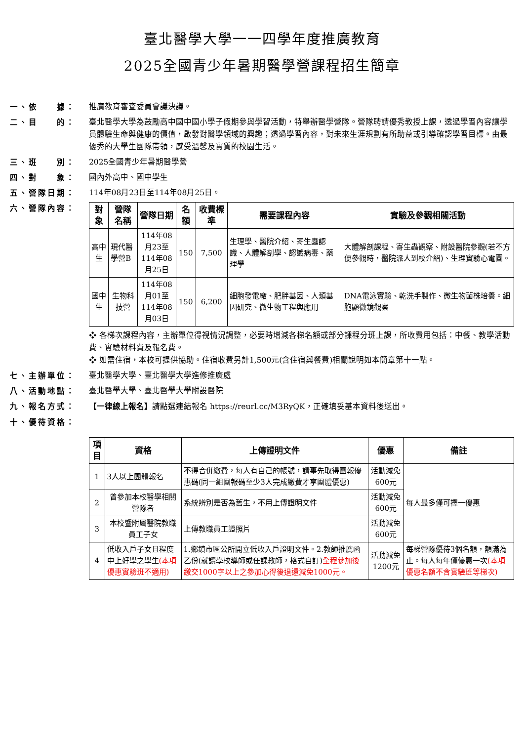臺北醫學大學一一四學年度推廣教育
2025全國青少年暑期醫學營課程招生簡章
一、依　　據： 推廣教育審查委員會議決議。
二、目　　的： 臺北醫學大學為鼓勵高中國中國小學子假期參與學習活動，特舉辦醫學營隊。營隊聘請優秀教授上課，透過學習內容讓學員體驗生命與健康的價值，啟發對醫學領域的興趣；透過學習內容，對未來生涯規劃有所助益或引導確認學習目標。由最優秀的大學生團隊帶領，感受溫馨及實質的校園生活。
三、班　　別： 2025全國青少年暑期醫學營
四、對　　象： 國內外高中、國中學生
五、營隊日期： 114年08月23日至114年08月25日。
六、營隊內容：
| 對象 | 營隊名稱 | 營隊日期 | 名額 | 收費標準 | 需要課程內容 | 實驗及參觀相關活動 |
| --- | --- | --- | --- | --- | --- | --- |
| 高中生 | 現代醫學營B | 114年08月23至 114年08月25日 | 150 | 7,500 | 生理學、醫院介紹、寄生蟲認識、人體解剖學、認識病毒、藥理學 | 大體解剖課程、寄生蟲觀察、附設醫院參觀(若不方便參觀時，醫院派人到校介紹)、生理實驗心電圖。 |
| 國中生 | 生物科技營 | 114年08月01至 114年08月03日 | 150 | 6,200 | 細胞發電廠、肥胖基因、人類基因研究、微生物工程與應用 | DNA電泳實驗、乾洗手製作、微生物菌株培養。細胞顯微鏡觀察 |
❖ 各梯次課程內容，主辦單位得視情況調整，必要時增減各梯名額或部分課程分班上課，所收費用包括：中餐、教學活動費、實驗材料費及報名費。
❖ 如需住宿，本校可提供協助。住宿收費另計1,500元(含住宿與餐費)相關說明如本簡章第十一點。
七、主辦單位： 臺北醫學大學、臺北醫學大學進修推廣處
八、活動地點： 臺北醫學大學、臺北醫學大學附設醫院
九、報名方式： 【一律線上報名】請點選連結報名 https://reurl.cc/M3RyQK，正確填妥基本資料後送出。
十、優待資格：
| 項目 | 資格 | 上傳證明文件 | 優惠 | 備註 |
| --- | --- | --- | --- | --- |
| 1 | 3人以上團體報名 | 不得合併繳費，每人有自己的帳號，請事先取得團報優惠碼(同一組團報碼至少3人完成繳費才享團體優惠) | 活動減免600元 | 每人最多僅可擇一優惠 |
| 2 | 曾參加本校醫學相關營隊者 | 系統辨別是否為舊生，不用上傳證明文件 | 活動減免600元 | |
| 3 | 本校暨附屬醫院教職員工子女 | 上傳教職員工證照片 | 活動減免600元 | |
| 4 | 低收入戶子女且程度中上好學之學生 (本項優惠實驗班不適用) | 1.鄉鎮市區公所開立低收入戶證明文件。2.教師推薦函乙份(就讀學校導師或任課教師，格式自訂) 全程參加後繳交1000字以上之參加心得後退還減免1000元。 | 活動減免1200元 | 每梯營隊優待3個名額，額滿為止。每人每年僅優惠一次 (本項優惠名額不含實驗班等梯次) |